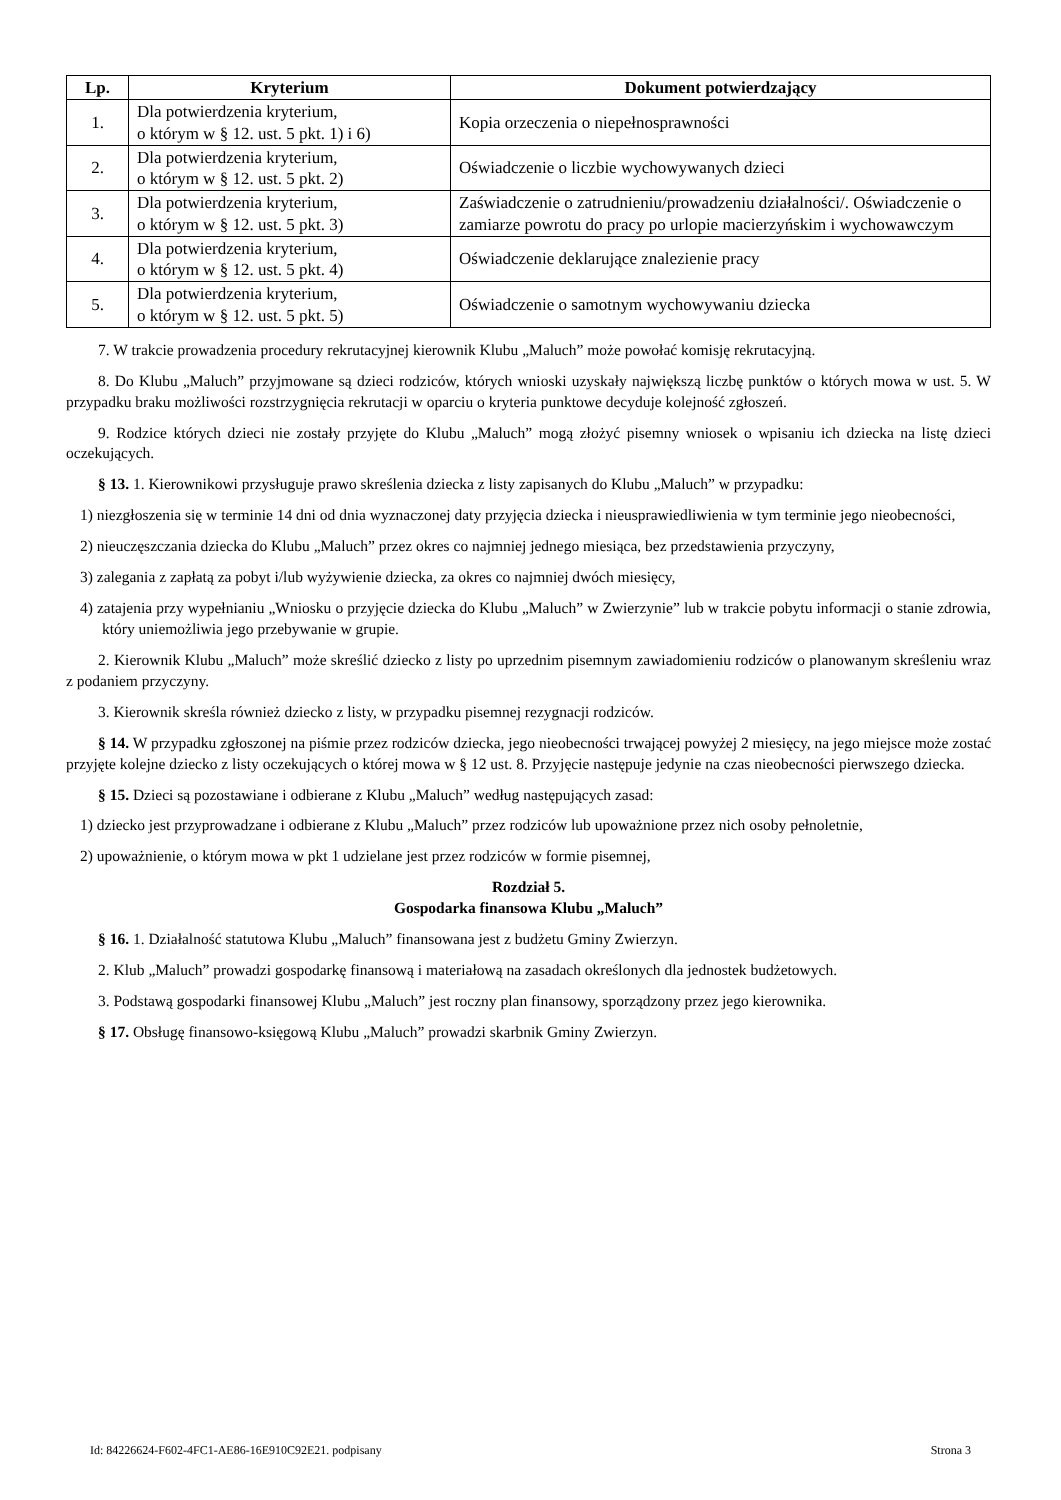| Lp. | Kryterium | Dokument potwierdzający |
| --- | --- | --- |
| 1. | Dla potwierdzenia kryterium, o którym w § 12. ust. 5 pkt. 1) i 6) | Kopia orzeczenia o niepełnosprawności |
| 2. | Dla potwierdzenia kryterium, o którym w § 12. ust. 5 pkt. 2) | Oświadczenie o liczbie wychowywanych dzieci |
| 3. | Dla potwierdzenia kryterium, o którym w § 12. ust. 5 pkt. 3) | Zaświadczenie o zatrudnieniu/prowadzeniu działalności/. Oświadczenie o zamiarze powrotu do pracy po urlopie macierzyńskim i wychowawczym |
| 4. | Dla potwierdzenia kryterium, o którym w § 12. ust. 5 pkt. 4) | Oświadczenie deklarujące znalezienie pracy |
| 5. | Dla potwierdzenia kryterium, o którym w § 12. ust. 5 pkt. 5) | Oświadczenie o samotnym wychowywaniu dziecka |
7. W trakcie prowadzenia procedury rekrutacyjnej kierownik Klubu „Maluch” może powołać komisję rekrutacyjną.
8. Do Klubu „Maluch” przyjmowane są dzieci rodziców, których wnioski uzyskały największą liczbę punktów o których mowa w ust. 5. W przypadku braku możliwości rozstrzygnięcia rekrutacji w oparciu o kryteria punktowe decyduje kolejność zgłoszeń.
9. Rodzice których dzieci nie zostały przyjęte do Klubu „Maluch” mogą złożyć pisemny wniosek o wpisaniu ich dziecka na listę dzieci oczekujących.
§ 13. 1. Kierownikowi przysługuje prawo skreślenia dziecka z listy zapisanych do Klubu „Maluch” w przypadku:
1) niezgłoszenia się w terminie 14 dni od dnia wyznaczonej daty przyjęcia dziecka i nieusprawiedliwienia w tym terminie jego nieobecności,
2) nieuczęszczania dziecka do Klubu „Maluch” przez okres co najmniej jednego miesiąca, bez przedstawienia przyczyny,
3) zalegania z zapłatą za pobyt i/lub wyżywienie dziecka, za okres co najmniej dwóch miesięcy,
4) zatajenia przy wypełnianiu „Wniosku o przyjęcie dziecka do Klubu „Maluch” w Zwierzynie” lub w trakcie pobytu informacji o stanie zdrowia, który uniemożliwia jego przebywanie w grupie.
2. Kierownik Klubu „Maluch” może skreślić dziecko z listy po uprzednim pisemnym zawiadomieniu rodziców o planowanym skreśleniu wraz z podaniem przyczyny.
3. Kierownik skreśla również dziecko z listy, w przypadku pisemnej rezygnacji rodziców.
§ 14. W przypadku zgłoszonej na piśmie przez rodziców dziecka, jego nieobecności trwającej powyżej 2 miesięcy, na jego miejsce może zostać przyjęte kolejne dziecko z listy oczekujących o której mowa w § 12 ust. 8. Przyjęcie następuje jedynie na czas nieobecności pierwszego dziecka.
§ 15. Dzieci są pozostawiane i odbierane z Klubu „Maluch” według następujących zasad:
1) dziecko jest przyprowadzane i odbierane z Klubu „Maluch” przez rodziców lub upoważnione przez nich osoby pełnoletnie,
2) upoważnienie, o którym mowa w pkt 1 udzielane jest przez rodziców w formie pisemnej,
Rozdział 5.
Gospodarka finansowa Klubu „Maluch”
§ 16. 1. Działalność statutowa Klubu „Maluch” finansowana jest z budżetu Gminy Zwierzyn.
2. Klub „Maluch” prowadzi gospodarkę finansową i materiałową na zasadach określonych dla jednostek budżetowych.
3. Podstawą gospodarki finansowej Klubu „Maluch” jest roczny plan finansowy, sporządzony przez jego kierownika.
§ 17. Obsługę finansowo-księgową Klubu „Maluch” prowadzi skarbnik Gminy Zwierzyn.
Id: 84226624-F602-4FC1-AE86-16E910C92E21. podpisany Strona 3